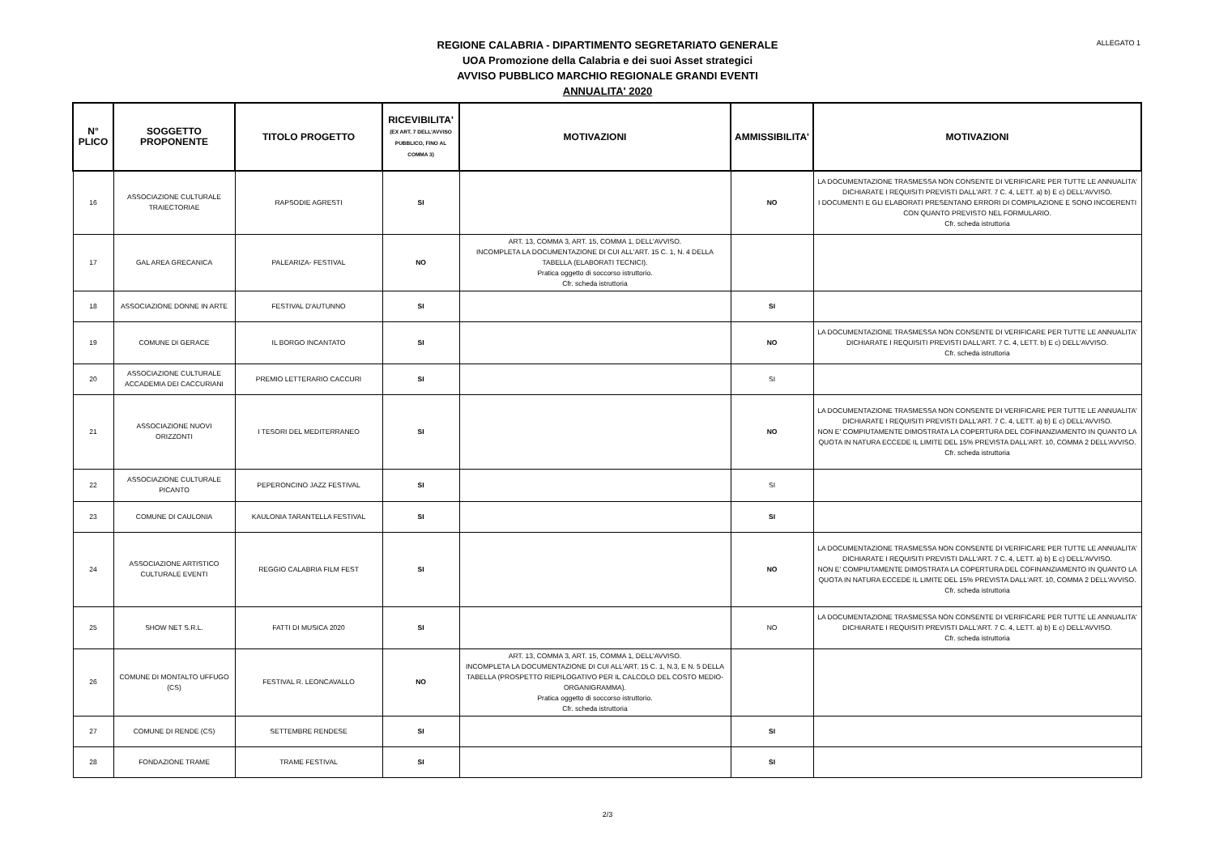ALLEGATO 1
REGIONE CALABRIA - DIPARTIMENTO SEGRETARIATO GENERALE
UOA Promozione della Calabria e dei suoi Asset strategici
AVVISO PUBBLICO MARCHIO REGIONALE GRANDI EVENTI
ANNUALITA' 2020
| N° PLICO | SOGGETTO PROPONENTE | TITOLO PROGETTO | RICEVIBILITA' (EX ART. 7 DELL'AVVISO PUBBLICO, FINO AL COMMA 3) | MOTIVAZIONI | AMMISSIBILITA' | MOTIVAZIONI |
| --- | --- | --- | --- | --- | --- | --- |
| 16 | ASSOCIAZIONE CULTURALE TRAIECTORIAE | RAPSODIE AGRESTI | SI | | NO | LA DOCUMENTAZIONE TRASMESSA NON CONSENTE DI VERIFICARE PER TUTTE LE ANNUALITA' DICHIARATE I REQUISITI PREVISTI DALL'ART. 7 C. 4, LETT. a) b) E c) DELL'AVVISO. I DOCUMENTI E GLI ELABORATI PRESENTANO ERRORI DI COMPILAZIONE E SONO INCOERENTI CON QUANTO PREVISTO NEL FORMULARIO. Cfr. scheda istruttoria |
| 17 | GAL AREA GRECANICA | PALEARIZA- FESTIVAL | NO | ART. 13, COMMA 3, ART. 15, COMMA 1, DELL'AVVISO. INCOMPLETA LA DOCUMENTAZIONE DI CUI ALL'ART. 15 C. 1, N. 4 DELLA TABELLA (ELABORATI TECNICI). Pratica oggetto di soccorso istruttorio. Cfr. scheda istruttoria | | |
| 18 | ASSOCIAZIONE DONNE IN ARTE | FESTIVAL D'AUTUNNO | SI | | SI | |
| 19 | COMUNE DI GERACE | IL BORGO INCANTATO | SI | | NO | LA DOCUMENTAZIONE TRASMESSA NON CONSENTE DI VERIFICARE PER TUTTE LE ANNUALITA' DICHIARATE I REQUISITI PREVISTI DALL'ART. 7 C. 4, LETT. b) E c) DELL'AVVISO. Cfr. scheda istruttoria |
| 20 | ASSOCIAZIONE CULTURALE ACCADEMIA DEI CACCURIANI | PREMIO LETTERARIO CACCURI | SI | | SI | |
| 21 | ASSOCIAZIONE NUOVI ORIZZONTI | I TESORI DEL MEDITERRANEO | SI | | NO | LA DOCUMENTAZIONE TRASMESSA NON CONSENTE DI VERIFICARE PER TUTTE LE ANNUALITA' DICHIARATE I REQUISITI PREVISTI DALL'ART. 7 C. 4, LETT. a) b) E c) DELL'AVVISO. NON E' COMPIUTAMENTE DIMOSTRATA LA COPERTURA DEL COFINANZIAMENTO IN QUANTO LA QUOTA IN NATURA ECCEDE IL LIMITE DEL 15% PREVISTA DALL'ART. 10, COMMA 2 DELL'AVVISO. Cfr. scheda istruttoria |
| 22 | ASSOCIAZIONE CULTURALE PICANTO | PEPERONCINO JAZZ FESTIVAL | SI | | SI | |
| 23 | COMUNE DI CAULONIA | KAULONIA TARANTELLA FESTIVAL | SI | | SI | |
| 24 | ASSOCIAZIONE ARTISTICO CULTURALE EVENTI | REGGIO CALABRIA FILM FEST | SI | | NO | LA DOCUMENTAZIONE TRASMESSA NON CONSENTE DI VERIFICARE PER TUTTE LE ANNUALITA' DICHIARATE I REQUISITI PREVISTI DALL'ART. 7 C. 4, LETT. a) b) E c) DELL'AVVISO. NON E' COMPIUTAMENTE DIMOSTRATA LA COPERTURA DEL COFINANZIAMENTO IN QUANTO LA QUOTA IN NATURA ECCEDE IL LIMITE DEL 15% PREVISTA DALL'ART. 10, COMMA 2 DELL'AVVISO. Cfr. scheda istruttoria |
| 25 | SHOW NET S.R.L. | FATTI DI MUSICA 2020 | SI | | NO | LA DOCUMENTAZIONE TRASMESSA NON CONSENTE DI VERIFICARE PER TUTTE LE ANNUALITA' DICHIARATE I REQUISITI PREVISTI DALL'ART. 7 C. 4, LETT. a) b) E c) DELL'AVVISO. Cfr. scheda istruttoria |
| 26 | COMUNE DI MONTALTO UFFUGO (CS) | FESTIVAL R. LEONCAVALLO | NO | ART. 13, COMMA 3, ART. 15, COMMA 1, DELL'AVVISO. INCOMPLETA LA DOCUMENTAZIONE DI CUI ALL'ART. 15 C. 1, N.3, E N. 5 DELLA TABELLA (PROSPETTO RIEPILOGATIVO PER IL CALCOLO DEL COSTO MEDIO-ORGANIGRAMMA). Pratica oggetto di soccorso istruttorio. Cfr. scheda istruttoria | | |
| 27 | COMUNE DI RENDE (CS) | SETTEMBRE RENDESE | SI | | SI | |
| 28 | FONDAZIONE TRAME | TRAME FESTIVAL | SI | | SI | |
2/3